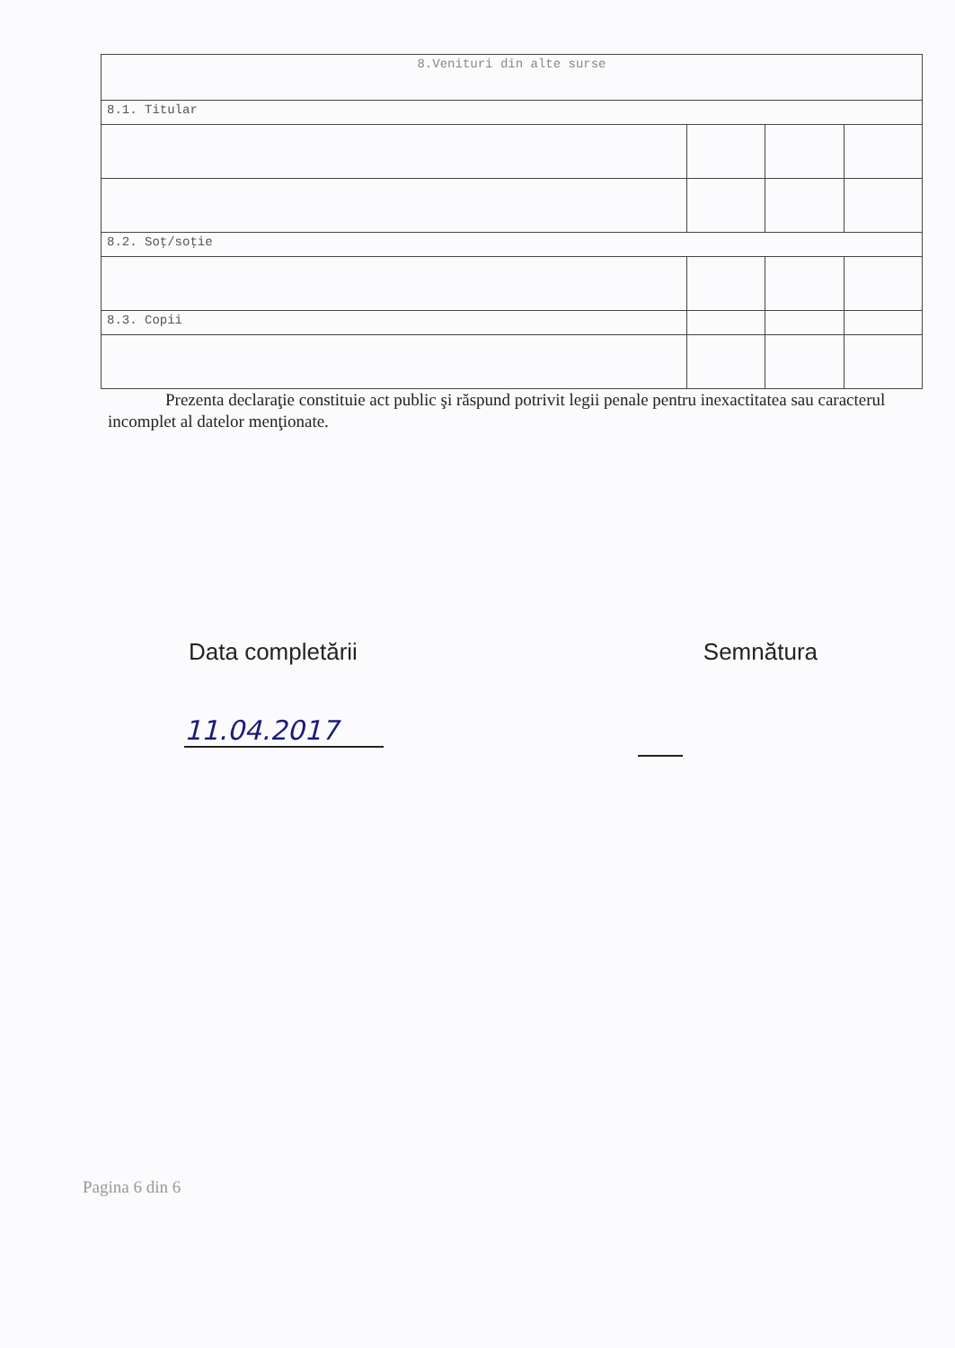| 8.Venituri din alte surse | | | |
| 8.1. Titular | | | |
| 8.2. Soţ/soţie | | | |
| 8.3. Copii | | | |
Prezenta declaraţie constituie act public şi răspund potrivit legii penale pentru inexactitatea sau caracterul incomplet al datelor menţionate.
Data completării Semnătura
11.04.2017
Pagina 6 din 6